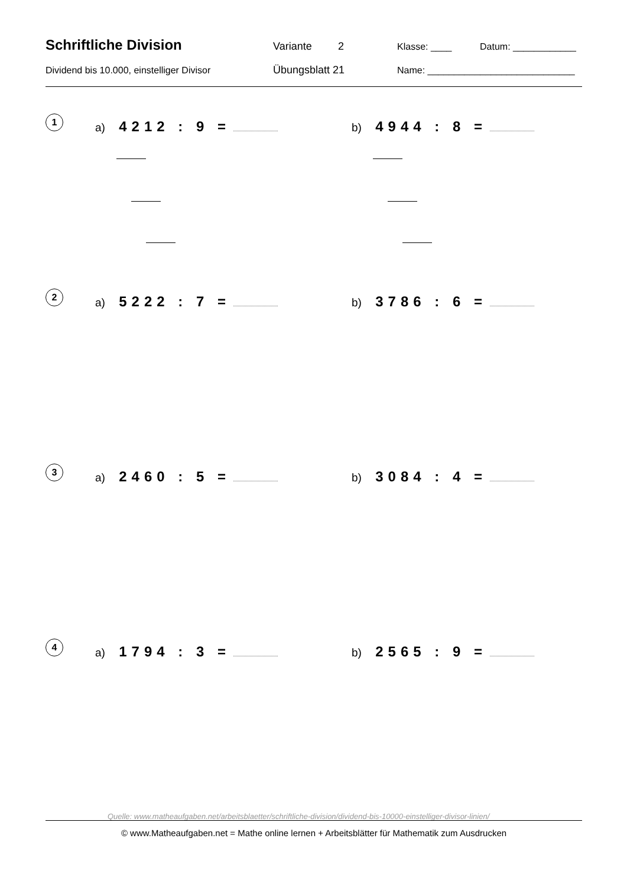Schriftliche Division Variante 2 Klasse: ____ Datum: ____________
Dividend bis 10.000, einstelliger Divisor Übungsblatt 21 Name: ____________________________
1 a) 4212 : 9 = b) 4944 : 8 =
2 a) 5222 : 7 = b) 3786 : 6 =
3 a) 2460 : 5 = b) 3084 : 4 =
4 a) 1794 : 3 = b) 2565 : 9 =
Quelle: www.matheaufgaben.net/arbeitsblaetter/schriftliche-division/dividend-bis-10000-einstelliger-divisor-linien/
© www.Matheaufgaben.net = Mathe online lernen + Arbeitsblätter für Mathematik zum Ausdrucken